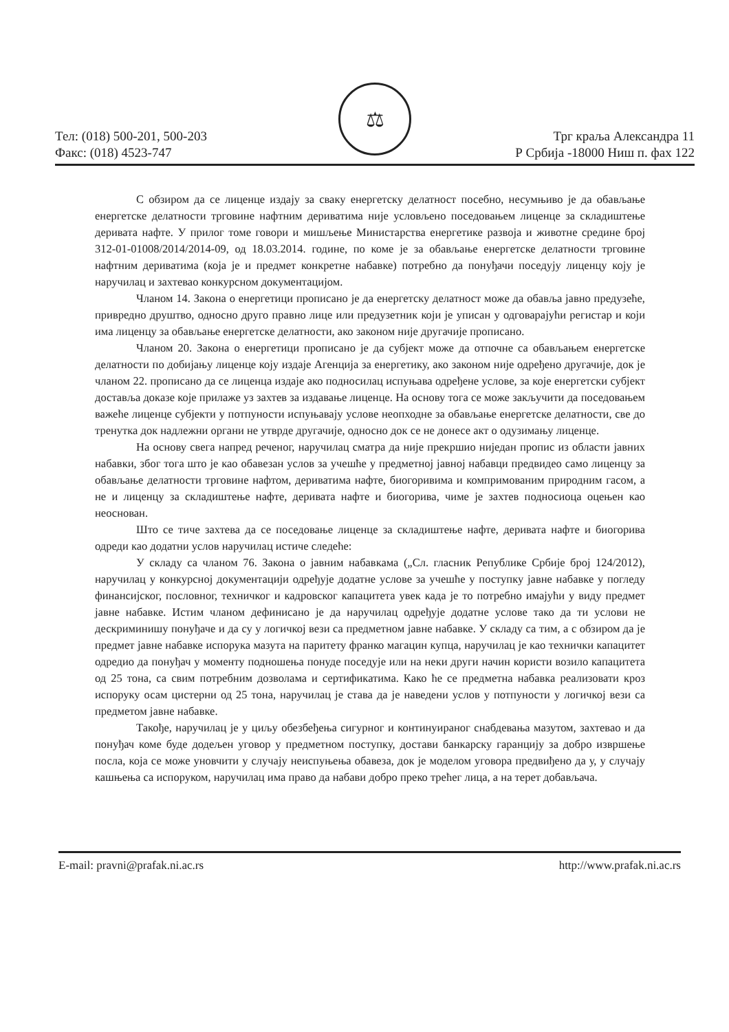⚖
Тел: (018) 500-201, 500-203
Факс: (018) 4523-747
Трг краља Александра 11
Р Србија -18000 Ниш п. фах 122
С обзиром да се лиценце издају за сваку енергетску делатност посебно, несумњиво је да обављање енергетске делатности трговине нафтним дериватима није условљено поседовањем лиценце за складиштење деривата нафте. У прилог томе говори и мишљење Министарства енергетике развоја и животне средине број 312-01-01008/2014/2014-09, од 18.03.2014. године, по коме је за обављање енергетске делатности трговине нафтним дериватима (која је и предмет конкретне набавке) потребно да понуђачи поседују лиценцу коју је наручилац и захтевао конкурсном документацијом.
Чланом 14. Закона о енергетици прописано је да енергетску делатност може да обавља јавно предузеће, привредно друштво, односно друго правно лице или предузетник који је уписан у одговарајући регистар и који има лиценцу за обављање енергетске делатности, ако законом није другачије прописано.
Чланом 20. Закона о енергетици прописано је да субјект може да отпочне са обављањем енергетске делатности по добијању лиценце коју издаје Агенција за енергетику, ако законом није одређено другачије, док је чланом 22. прописано да се лиценца издаје ако подносилац испуњава одређене услове, за које енергетски субјект доставља доказе које прилаже уз захтев за издавање лиценце. На основу тога се може закључити да поседовањем важеће лиценце субјекти у потпуности испуњавају услове неопходне за обављање енергетске делатности, све до тренутка док надлежни органи не утврде другачије, односно док се не донесе акт о одузимању лиценце.
На основу свега напред реченог, наручилац сматра да није прекршио ниједан пропис из области јавних набавки, због тога што је као обавезан услов за учешће у предметној јавној набавци предвидео само лиценцу за обављање делатности трговине нафтом, дериватима нафте, биогоривима и компримованим природним гасом, а не и лиценцу за складиштење нафте, деривата нафте и биогорива, чиме је захтев подносиоца оцењен као неоснован.
Што се тиче захтева да се поседовање лиценце за складиштење нафте, деривата нафте и биогорива одреди као додатни услов наручилац истиче следеће:
У складу са чланом 76. Закона о јавним набавкама („Сл. гласник Републике Србије број 124/2012), наручилац у конкурсној документацији одређује додатне услове за учешће у поступку јавне набавке у погледу финансијског, пословног, техничког и кадровског капацитета увек када је то потребно имајући у виду предмет јавне набавке. Истим чланом дефинисано је да наручилац одређује додатне услове тако да ти услови не дескриминишу понуђаче и да су у логичкој вези са предметном јавне набавке. У складу са тим, а с обзиром да је предмет јавне набавке испорука мазута на паритету франко магацин купца, наручилац је као технички капацитет одредио да понуђач у моменту подношења понуде поседује или на неки други начин користи возило капацитета од 25 тона, са свим потребним дозволама и сертификатима. Како ће се предметна набавка реализовати кроз испоруку осам цистерни од 25 тона, наручилац је става да је наведени услов у потпуности у логичкој вези са предметом јавне набавке.
Такође, наручилац је у циљу обезбеђења сигурног и континуираног снабдевања мазутом, захтевао и да понуђач коме буде додељен уговор у предметном поступку, достави банкарску гаранцију за добро извршење посла, која се може уновчити у случају неиспуњења обавеза, док је моделом уговора предвиђено да у, у случају кашњења са испоруком, наручилац има право да набави добро преко трећег лица, а на терет добављача.
E-mail: pravni@prafak.ni.ac.rs http://www.prafak.ni.ac.rs